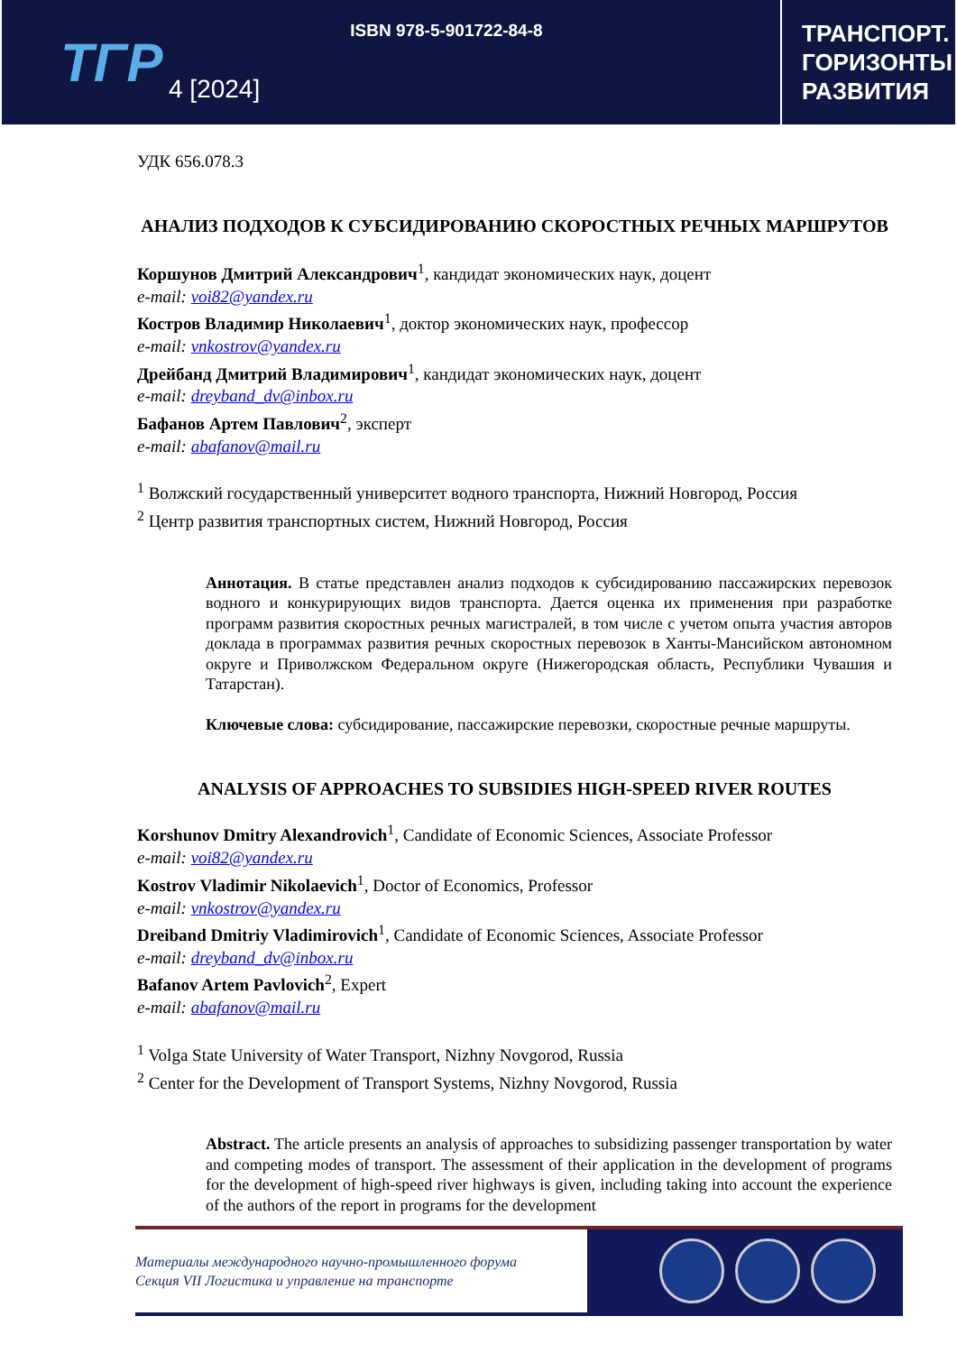ТГР
4 [2024]
ISBN 978-5-901722-84-8
ТРАНСПОРТ. ГОРИЗОНТЫ РАЗВИТИЯ
УДК 656.078.3
АНАЛИЗ ПОДХОДОВ К СУБСИДИРОВАНИЮ СКОРОСТНЫХ РЕЧНЫХ МАРШРУТОВ
Коршунов Дмитрий Александрович<sup>1</sup>, кандидат экономических наук, доцент
e-mail: voi82@yandex.ru
Костров Владимир Николаевич<sup>1</sup>, доктор экономических наук, профессор
e-mail: vnkostrov@yandex.ru
Дрейбанд Дмитрий Владимирович<sup>1</sup>, кандидат экономических наук, доцент
e-mail: dreyband_dv@inbox.ru
Бафанов Артем Павлович<sup>2</sup>, эксперт
e-mail: abafanov@mail.ru
<sup>1</sup> Волжский государственный университет водного транспорта, Нижний Новгород, Россия
<sup>2</sup> Центр развития транспортных систем, Нижний Новгород, Россия
Аннотация. В статье представлен анализ подходов к субсидированию пассажирских перевозок водного и конкурирующих видов транспорта. Дается оценка их применения при разработке программ развития скоростных речных магистралей, в том числе с учетом опыта участия авторов доклада в программах развития речных скоростных перевозок в Ханты-Мансийском автономном округе и Приволжском Федеральном округе (Нижегородская область, Республики Чувашия и Татарстан).
Ключевые слова: субсидирование, пассажирские перевозки, скоростные речные маршруты.
ANALYSIS OF APPROACHES TO SUBSIDIES HIGH-SPEED RIVER ROUTES
Korshunov Dmitry Alexandrovich<sup>1</sup>, Candidate of Economic Sciences, Associate Professor
e-mail: voi82@yandex.ru
Kostrov Vladimir Nikolaevich<sup>1</sup>, Doctor of Economics, Professor
e-mail: vnkostrov@yandex.ru
Dreiband Dmitriy Vladimirovich<sup>1</sup>, Candidate of Economic Sciences, Associate Professor
e-mail: dreyband_dv@inbox.ru
Bafanov Artem Pavlovich<sup>2</sup>, Expert
e-mail: abafanov@mail.ru
<sup>1</sup> Volga State University of Water Transport, Nizhny Novgorod, Russia
<sup>2</sup> Center for the Development of Transport Systems, Nizhny Novgorod, Russia
Abstract. The article presents an analysis of approaches to subsidizing passenger transportation by water and competing modes of transport. The assessment of their application in the development of programs for the development of high-speed river highways is given, including taking into account the experience of the authors of the report in programs for the development
Материалы международного научно-промышленного форума
Секция VII Логистика и управление на транспорте